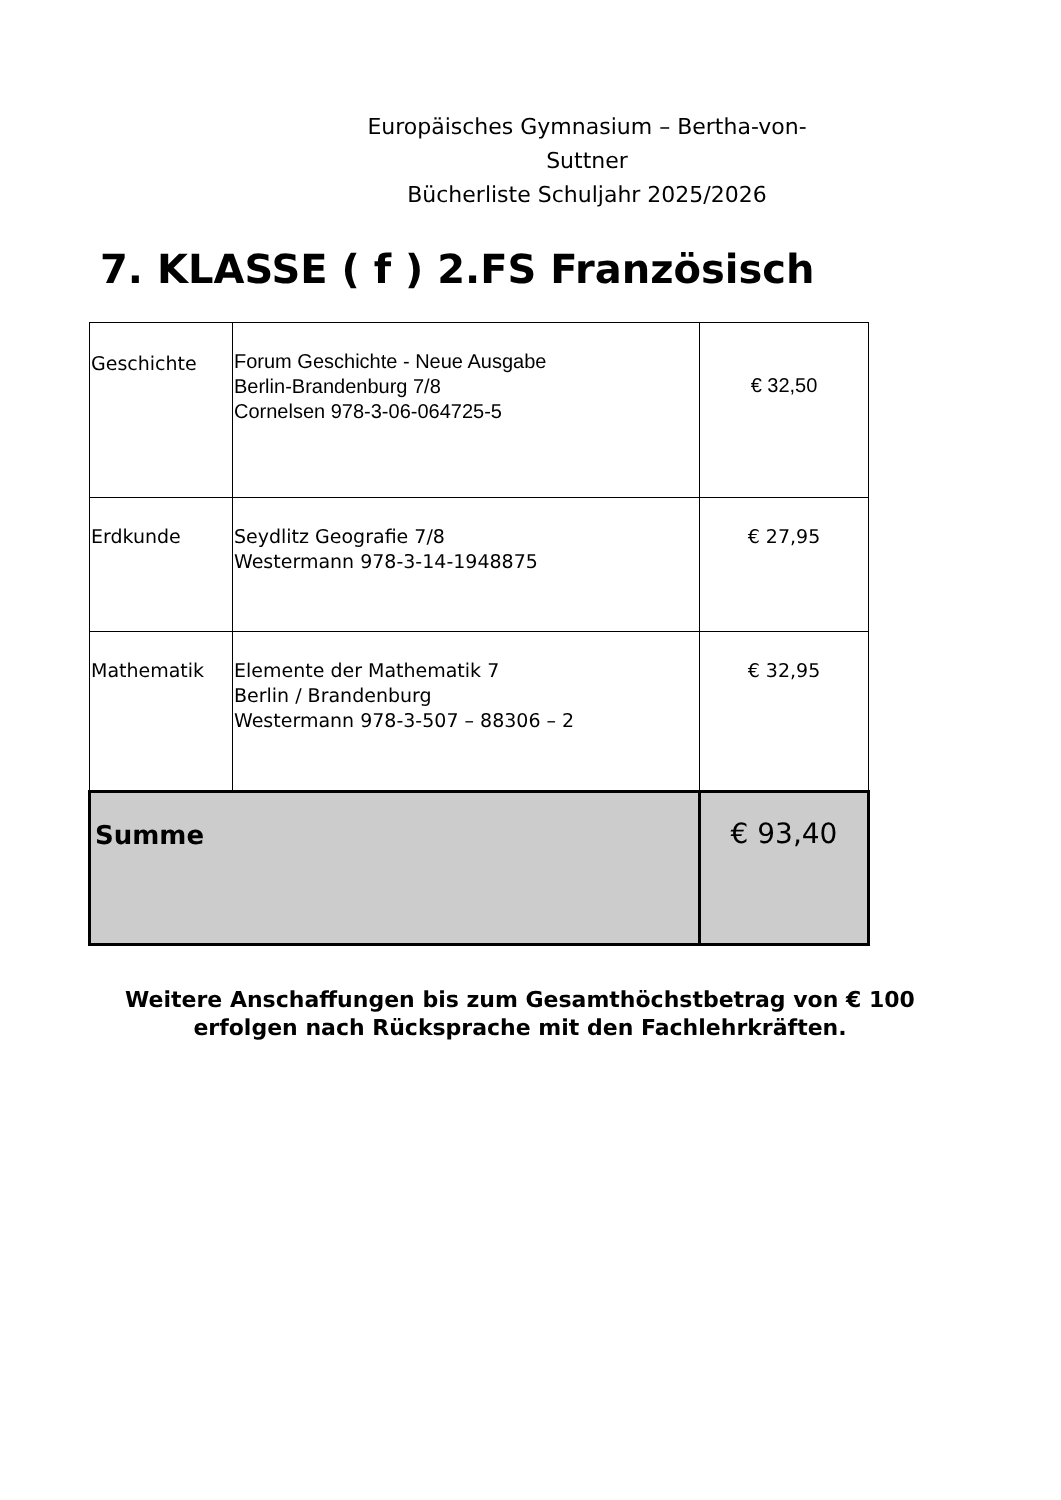Europäisches Gymnasium – Bertha-von-Suttner
Bücherliste Schuljahr 2025/2026
7. KLASSE ( f ) 2.FS Französisch
| Geschichte | Forum Geschichte - Neue Ausgabe Berlin-Brandenburg 7/8 Cornelsen 978-3-06-064725-5 | € 32,50 |
| Erdkunde | Seydlitz Geografie 7/8 Westermann 978-3-14-1948875 | € 27,95 |
| Mathematik | Elemente der Mathematik 7 Berlin / Brandenburg Westermann 978-3-507 – 88306 – 2 | € 32,95 |
| Summe | | € 93,40 |
Weitere Anschaffungen bis zum Gesamthöchstbetrag von € 100
erfolgen nach Rücksprache mit den Fachlehrkräften.